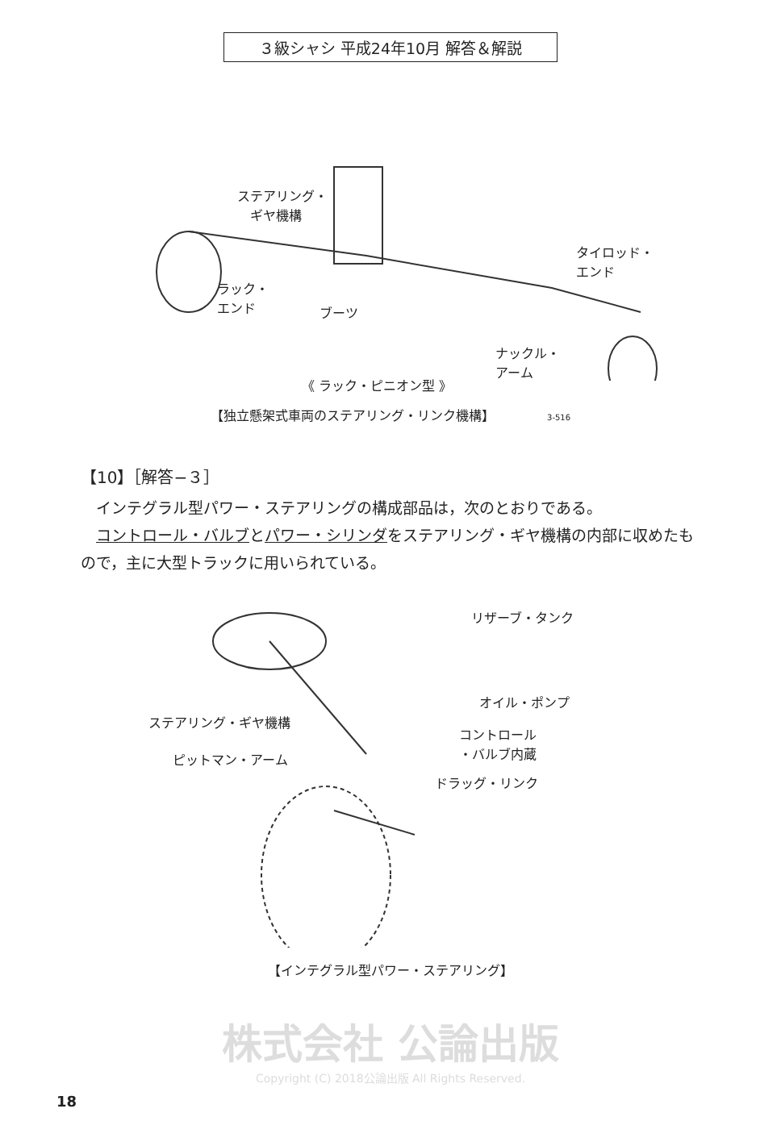３級シャシ 平成24年10月 解答＆解説
ステアリング・
　ギヤ機構
タイロッド・
エンド
ラック・
エンド
ブーツ
ナックル・
アーム
《 ラック・ピニオン型 》
【独立懸架式車両のステアリング・リンク機構】 3-516
【10】［解答−３］
　インテグラル型パワー・ステアリングの構成部品は，次のとおりである。
　コントロール・バルブとパワー・シリンダをステアリング・ギヤ機構の内部に収めたもので，主に大型トラックに用いられている。
リザーブ・タンク
オイル・ポンプ
ステアリング・ギヤ機構
コントロール
・バルブ内蔵
ピットマン・アーム
ドラッグ・リンク
【インテグラル型パワー・ステアリング】
株式会社 公論出版
Copyright (C) 2018公論出版 All Rights Reserved.
18